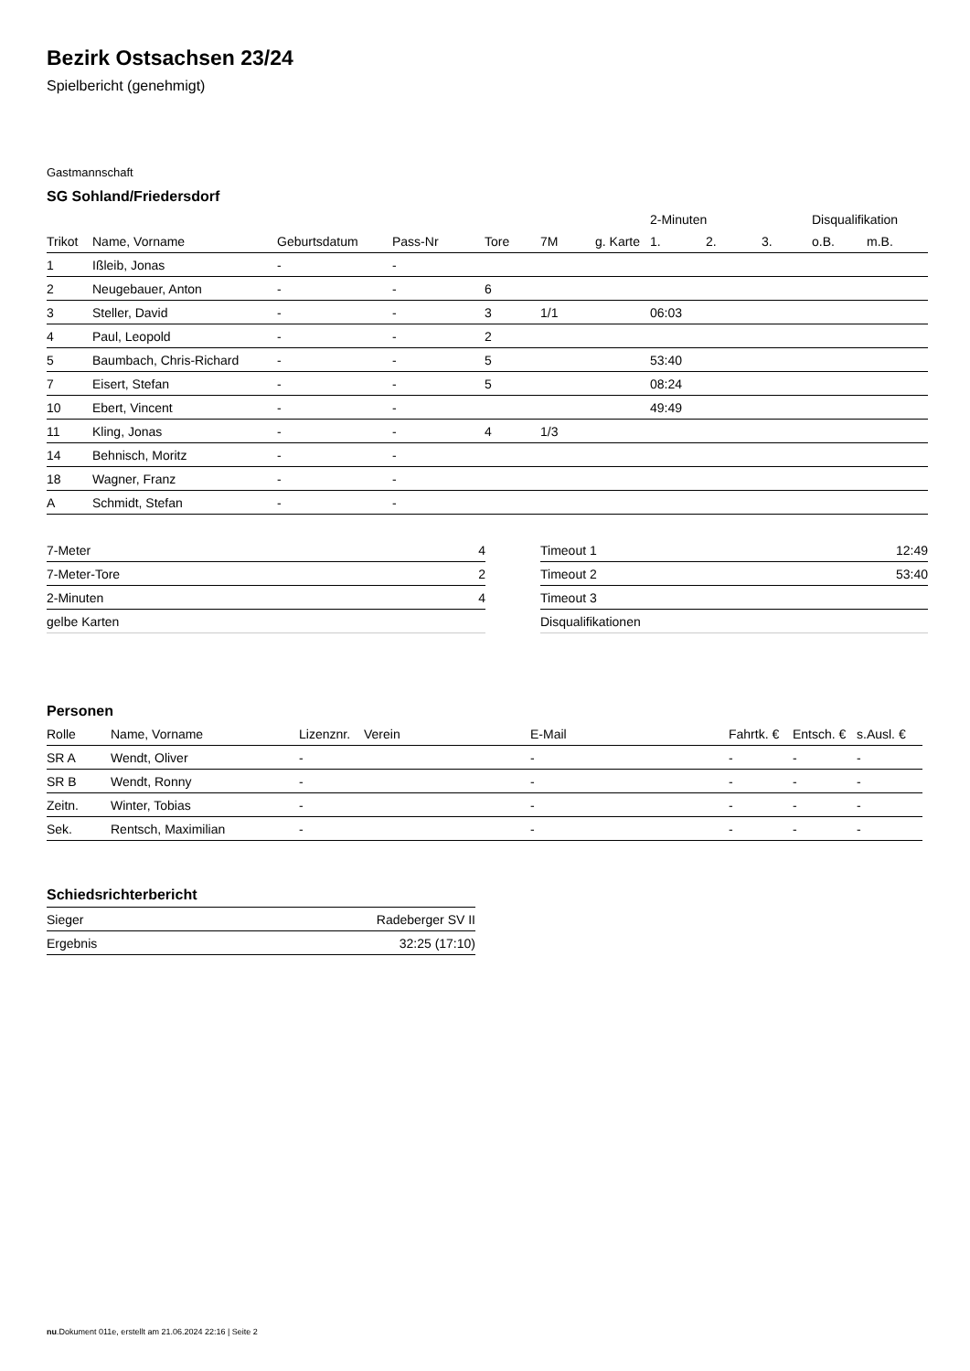Bezirk Ostsachsen 23/24
Spielbericht (genehmigt)
Gastmannschaft
SG Sohland/Friedersdorf
| | | | | | | | 2-Minuten | | | Disqualifikation | |
| --- | --- | --- | --- | --- | --- | --- | --- | --- | --- | --- | --- |
| Trikot | Name, Vorname | Geburtsdatum | Pass-Nr | Tore | 7M | g. Karte | 1. | 2. | 3. | o.B. | m.B. |
| 1 | Ißleib, Jonas | - | - | | | | | | | | |
| 2 | Neugebauer, Anton | - | - | 6 | | | | | | | |
| 3 | Steller, David | - | - | 3 | 1/1 | | 06:03 | | | | |
| 4 | Paul, Leopold | - | - | 2 | | | | | | | |
| 5 | Baumbach, Chris-Richard | - | - | 5 | | | 53:40 | | | | |
| 7 | Eisert, Stefan | - | - | 5 | | | 08:24 | | | | |
| 10 | Ebert, Vincent | - | - | | | | 49:49 | | | | |
| 11 | Kling, Jonas | - | - | 4 | 1/3 | | | | | | |
| 14 | Behnisch, Moritz | - | - | | | | | | | | |
| 18 | Wagner, Franz | - | - | | | | | | | | |
| A | Schmidt, Stefan | - | - | | | | | | | | |
| 7-Meter | 4 |
| 7-Meter-Tore | 2 |
| 2-Minuten | 4 |
| gelbe Karten | |
| Timeout 1 | 12:49 |
| Timeout 2 | 53:40 |
| Timeout 3 | |
| Disqualifikationen | |
Personen
| Rolle | Name, Vorname | Lizenznr. | Verein | E-Mail | Fahrtk. € | Entsch. € | s.Ausl. € |
| --- | --- | --- | --- | --- | --- | --- | --- |
| SR A | Wendt, Oliver | - | | - | - | - | - |
| SR B | Wendt, Ronny | - | | - | - | - | - |
| Zeitn. | Winter, Tobias | - | | - | - | - | - |
| Sek. | Rentsch, Maximilian | - | | - | - | - | - |
Schiedsrichterbericht
| Sieger | Radeberger SV II |
| Ergebnis | 32:25 (17:10) |
nu.Dokument 011e, erstellt am 21.06.2024 22:16 | Seite 2